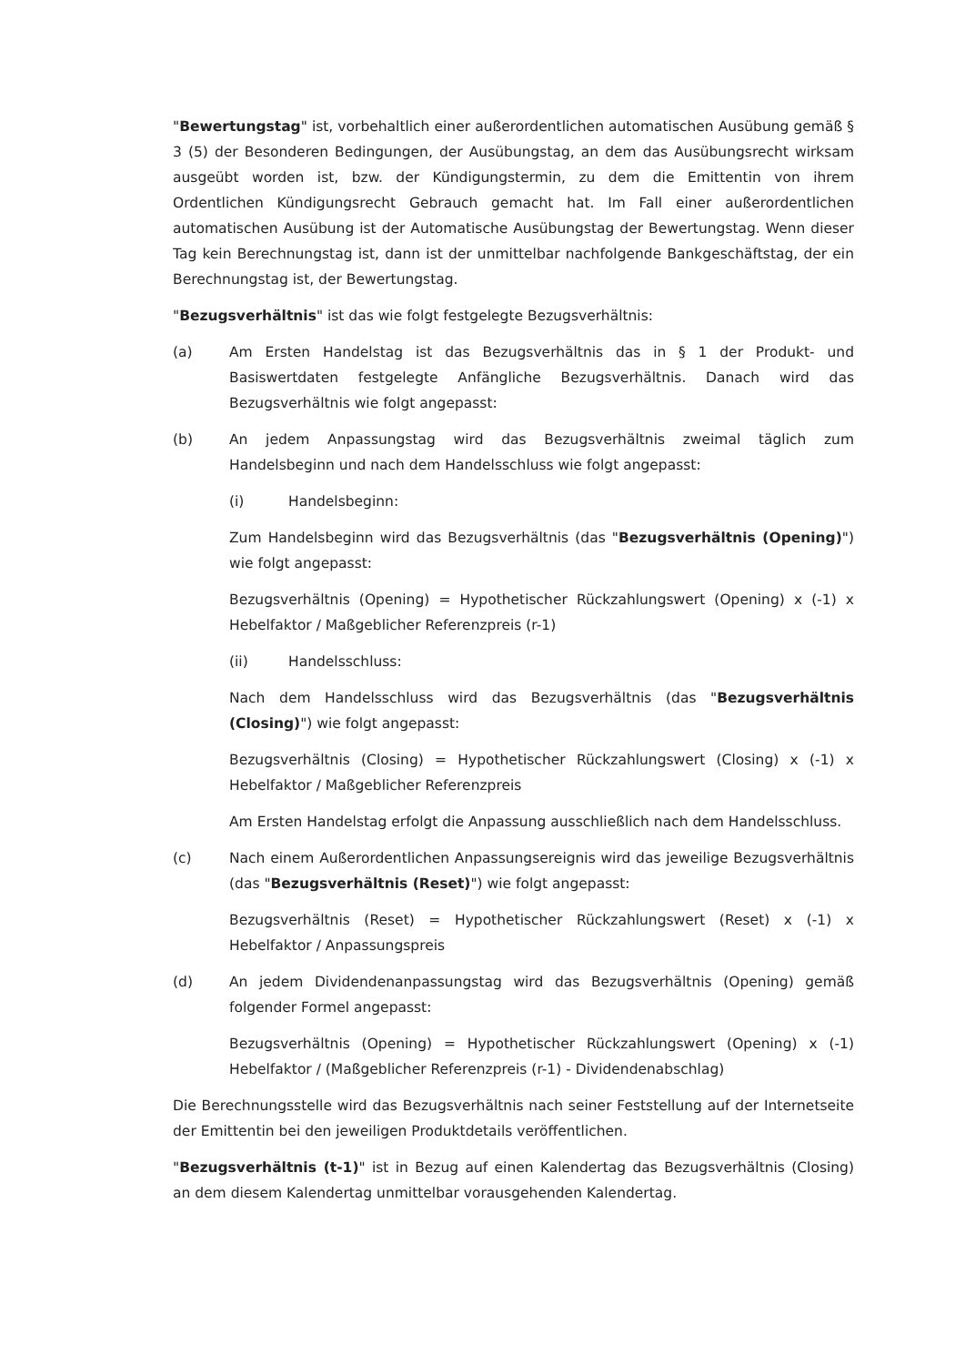"Bewertungstag" ist, vorbehaltlich einer außerordentlichen automatischen Ausübung gemäß § 3 (5) der Besonderen Bedingungen, der Ausübungstag, an dem das Ausübungsrecht wirksam ausgeübt worden ist, bzw. der Kündigungstermin, zu dem die Emittentin von ihrem Ordentlichen Kündigungsrecht Gebrauch gemacht hat. Im Fall einer außerordentlichen automatischen Ausübung ist der Automatische Ausübungstag der Bewertungstag. Wenn dieser Tag kein Berechnungstag ist, dann ist der unmittelbar nachfolgende Bankgeschäftstag, der ein Berechnungstag ist, der Bewertungstag.
"Bezugsverhältnis" ist das wie folgt festgelegte Bezugsverhältnis:
(a) Am Ersten Handelstag ist das Bezugsverhältnis das in § 1 der Produkt- und Basiswertdaten festgelegte Anfängliche Bezugsverhältnis. Danach wird das Bezugsverhältnis wie folgt angepasst:
(b) An jedem Anpassungstag wird das Bezugsverhältnis zweimal täglich zum Handelsbeginn und nach dem Handelsschluss wie folgt angepasst:
(i) Handelsbeginn:
Zum Handelsbeginn wird das Bezugsverhältnis (das "Bezugsverhältnis (Opening)") wie folgt angepasst:
Bezugsverhältnis (Opening) = Hypothetischer Rückzahlungswert (Opening) x (-1) x Hebelfaktor / Maßgeblicher Referenzpreis (r-1)
(ii) Handelsschluss:
Nach dem Handelsschluss wird das Bezugsverhältnis (das "Bezugsverhältnis (Closing)") wie folgt angepasst:
Bezugsverhältnis (Closing) = Hypothetischer Rückzahlungswert (Closing) x (-1) x Hebelfaktor / Maßgeblicher Referenzpreis
Am Ersten Handelstag erfolgt die Anpassung ausschließlich nach dem Handelsschluss.
(c) Nach einem Außerordentlichen Anpassungsereignis wird das jeweilige Bezugsverhältnis (das "Bezugsverhältnis (Reset)") wie folgt angepasst:
Bezugsverhältnis (Reset) = Hypothetischer Rückzahlungswert (Reset) x (-1) x Hebelfaktor / Anpassungspreis
(d) An jedem Dividendenanpassungstag wird das Bezugsverhältnis (Opening) gemäß folgender Formel angepasst:
Bezugsverhältnis (Opening) = Hypothetischer Rückzahlungswert (Opening) x (-1) Hebelfaktor / (Maßgeblicher Referenzpreis (r-1) - Dividendenabschlag)
Die Berechnungsstelle wird das Bezugsverhältnis nach seiner Feststellung auf der Internetseite der Emittentin bei den jeweiligen Produktdetails veröffentlichen.
"Bezugsverhältnis (t-1)" ist in Bezug auf einen Kalendertag das Bezugsverhältnis (Closing) an dem diesem Kalendertag unmittelbar vorausgehenden Kalendertag.